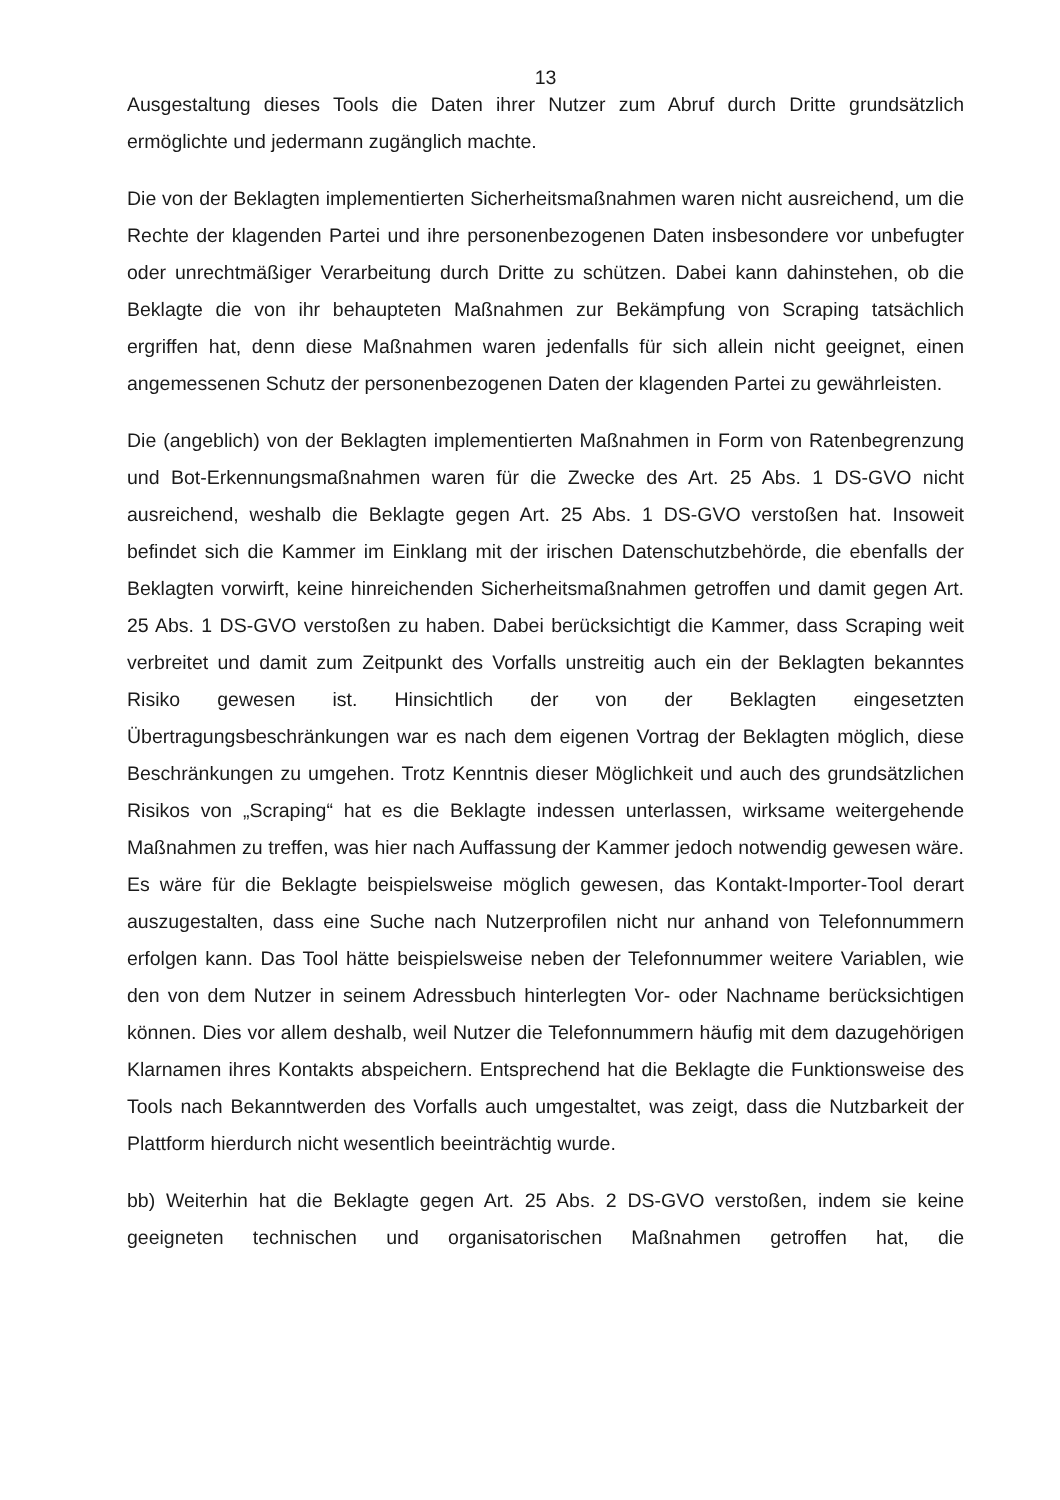13
Ausgestaltung dieses Tools die Daten ihrer Nutzer zum Abruf durch Dritte grundsätzlich ermöglichte und jedermann zugänglich machte.
Die von der Beklagten implementierten Sicherheitsmaßnahmen waren nicht ausreichend, um die Rechte der klagenden Partei und ihre personenbezogenen Daten insbesondere vor unbefugter oder unrechtmäßiger Verarbeitung durch Dritte zu schützen. Dabei kann dahinstehen, ob die Beklagte die von ihr behaupteten Maßnahmen zur Bekämpfung von Scraping tatsächlich ergriffen hat, denn diese Maßnahmen waren jedenfalls für sich allein nicht geeignet, einen angemessenen Schutz der personenbezogenen Daten der klagenden Partei zu gewährleisten.
Die (angeblich) von der Beklagten implementierten Maßnahmen in Form von Ratenbegrenzung und Bot-Erkennungsmaßnahmen waren für die Zwecke des Art. 25 Abs. 1 DS-GVO nicht ausreichend, weshalb die Beklagte gegen Art. 25 Abs. 1 DS-GVO verstoßen hat. Insoweit befindet sich die Kammer im Einklang mit der irischen Datenschutzbehörde, die ebenfalls der Beklagten vorwirft, keine hinreichenden Sicherheitsmaßnahmen getroffen und damit gegen Art. 25 Abs. 1 DS-GVO verstoßen zu haben. Dabei berücksichtigt die Kammer, dass Scraping weit verbreitet und damit zum Zeitpunkt des Vorfalls unstreitig auch ein der Beklagten bekanntes Risiko gewesen ist. Hinsichtlich der von der Beklagten eingesetzten Übertragungsbeschränkungen war es nach dem eigenen Vortrag der Beklagten möglich, diese Beschränkungen zu umgehen. Trotz Kenntnis dieser Möglichkeit und auch des grundsätzlichen Risikos von „Scraping“ hat es die Beklagte indessen unterlassen, wirksame weitergehende Maßnahmen zu treffen, was hier nach Auffassung der Kammer jedoch notwendig gewesen wäre. Es wäre für die Beklagte beispielsweise möglich gewesen, das Kontakt-Importer-Tool derart auszugestalten, dass eine Suche nach Nutzerprofilen nicht nur anhand von Telefonnummern erfolgen kann. Das Tool hätte beispielsweise neben der Telefonnummer weitere Variablen, wie den von dem Nutzer in seinem Adressbuch hinterlegten Vor- oder Nachname berücksichtigen können. Dies vor allem deshalb, weil Nutzer die Telefonnummern häufig mit dem dazugehörigen Klarnamen ihres Kontakts abspeichern. Entsprechend hat die Beklagte die Funktionsweise des Tools nach Bekanntwerden des Vorfalls auch umgestaltet, was zeigt, dass die Nutzbarkeit der Plattform hierdurch nicht wesentlich beeinträchtig wurde.
bb) Weiterhin hat die Beklagte gegen Art. 25 Abs. 2 DS-GVO verstoßen, indem sie keine geeigneten technischen und organisatorischen Maßnahmen getroffen hat, die